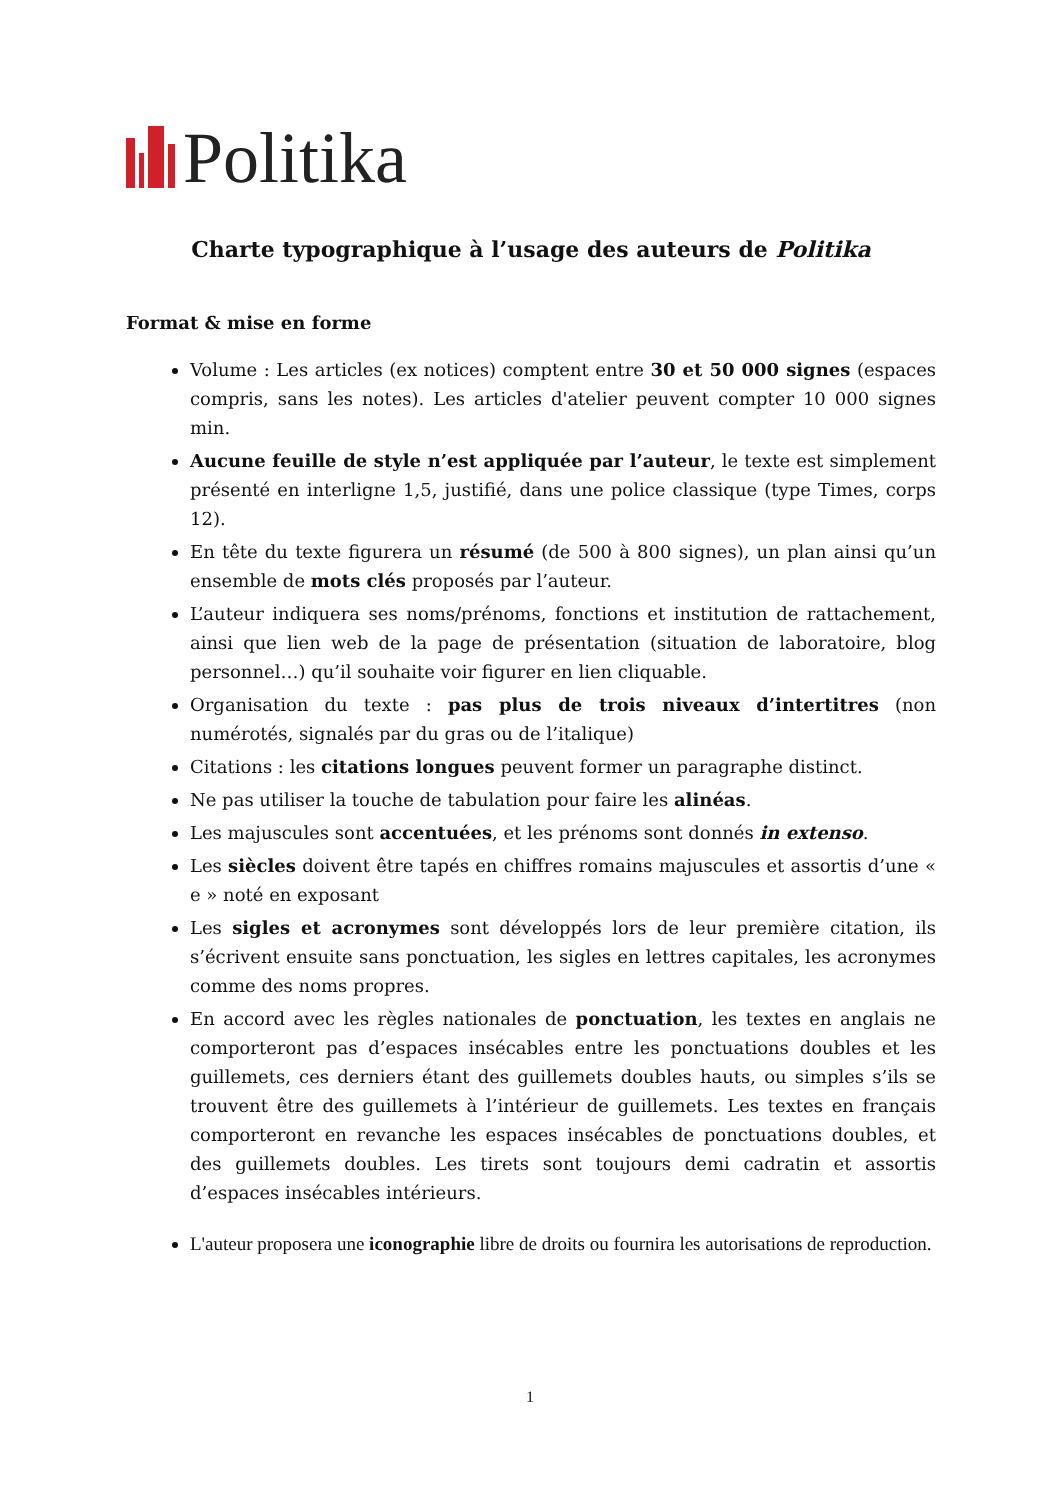Politika
Charte typographique à l’usage des auteurs de Politika
Format & mise en forme
Volume : Les articles (ex notices) comptent entre 30 et 50 000 signes (espaces compris, sans les notes). Les articles d'atelier peuvent compter 10 000 signes min.
Aucune feuille de style n’est appliquée par l’auteur, le texte est simplement présenté en interligne 1,5, justifié, dans une police classique (type Times, corps 12).
En tête du texte figurera un résumé (de 500 à 800 signes), un plan ainsi qu’un ensemble de mots clés proposés par l’auteur.
L’auteur indiquera ses noms/prénoms, fonctions et institution de rattachement, ainsi que lien web de la page de présentation (situation de laboratoire, blog personnel…) qu’il souhaite voir figurer en lien cliquable.
Organisation du texte : pas plus de trois niveaux d’intertitres (non numérotés, signalés par du gras ou de l’italique)
Citations : les citations longues peuvent former un paragraphe distinct.
Ne pas utiliser la touche de tabulation pour faire les alinéas.
Les majuscules sont accentuées, et les prénoms sont donnés in extenso.
Les siècles doivent être tapés en chiffres romains majuscules et assortis d’une « e » noté en exposant
Les sigles et acronymes sont développés lors de leur première citation, ils s’écrivent ensuite sans ponctuation, les sigles en lettres capitales, les acronymes comme des noms propres.
En accord avec les règles nationales de ponctuation, les textes en anglais ne comporteront pas d’espaces insécables entre les ponctuations doubles et les guillemets, ces derniers étant des guillemets doubles hauts, ou simples s’ils se trouvent être des guillemets à l’intérieur de guillemets. Les textes en français comporteront en revanche les espaces insécables de ponctuations doubles, et des guillemets doubles. Les tirets sont toujours demi cadratin et assortis d’espaces insécables intérieurs.
L'auteur proposera une iconographie libre de droits ou fournira les autorisations de reproduction.
1